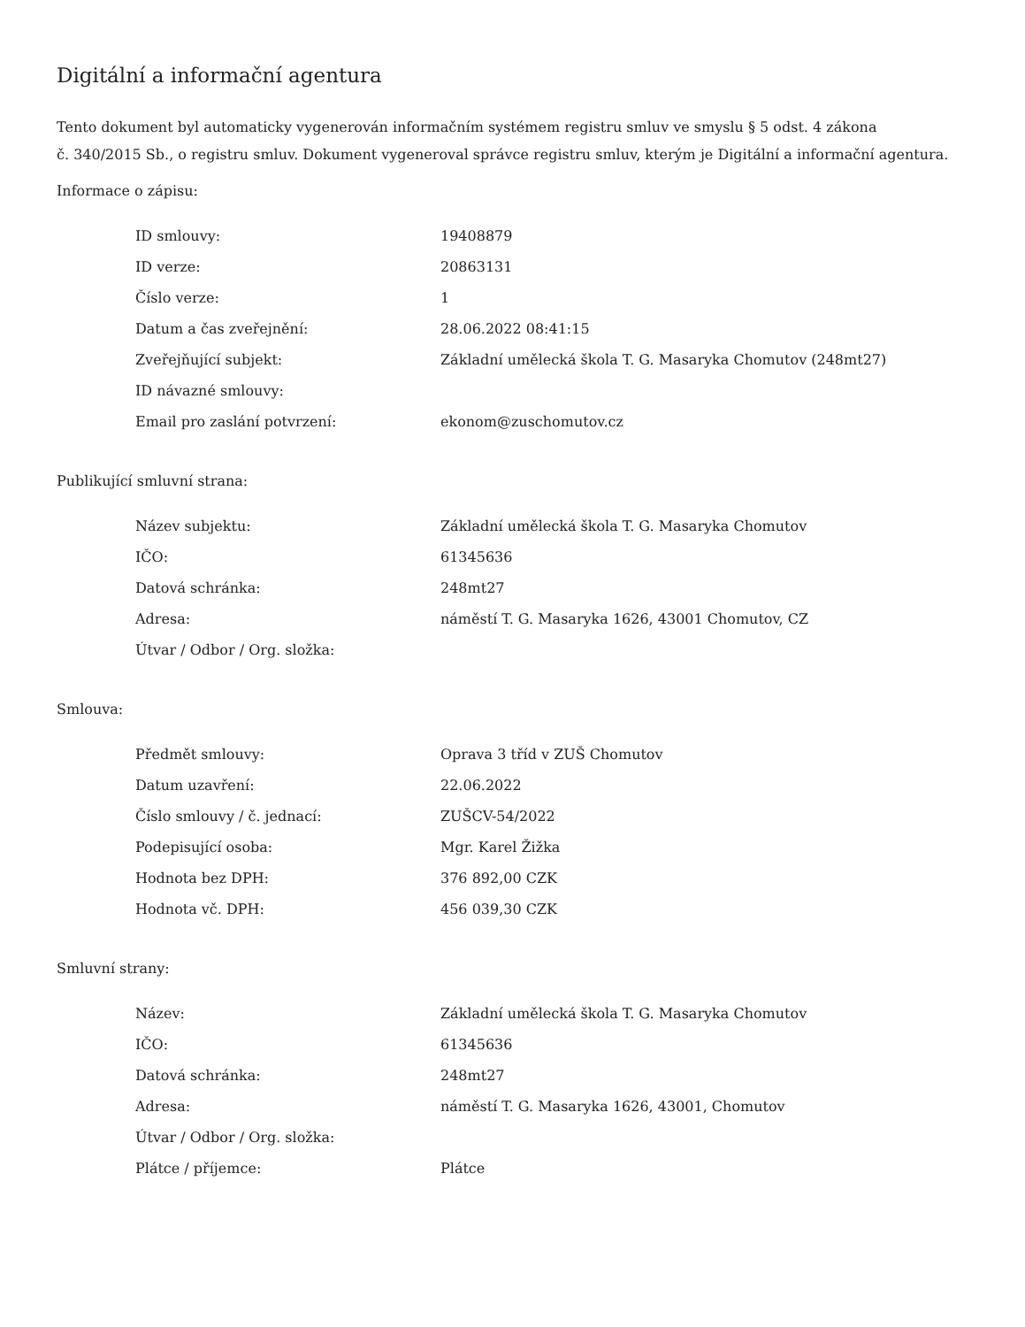Digitální a informační agentura
Tento dokument byl automaticky vygenerován informačním systémem registru smluv ve smyslu § 5 odst. 4 zákona
č. 340/2015 Sb., o registru smluv. Dokument vygeneroval správce registru smluv, kterým je Digitální a informační agentura.
Informace o zápisu:
| ID smlouvy: | 19408879 |
| ID verze: | 20863131 |
| Číslo verze: | 1 |
| Datum a čas zveřejnění: | 28.06.2022 08:41:15 |
| Zveřejňující subjekt: | Základní umělecká škola T. G. Masaryka Chomutov (248mt27) |
| ID návazné smlouvy: | |
| Email pro zaslání potvrzení: | ekonom@zuschomutov.cz |
Publikující smluvní strana:
| Název subjektu: | Základní umělecká škola T. G. Masaryka Chomutov |
| IČO: | 61345636 |
| Datová schránka: | 248mt27 |
| Adresa: | náměstí T. G. Masaryka 1626, 43001 Chomutov, CZ |
| Útvar / Odbor / Org. složka: | |
Smlouva:
| Předmět smlouvy: | Oprava 3 tříd v ZUŠ Chomutov |
| Datum uzavření: | 22.06.2022 |
| Číslo smlouvy / č. jednací: | ZUŠCV-54/2022 |
| Podepisující osoba: | Mgr. Karel Žižka |
| Hodnota bez DPH: | 376 892,00 CZK |
| Hodnota vč. DPH: | 456 039,30 CZK |
Smluvní strany:
| Název: | Základní umělecká škola T. G. Masaryka Chomutov |
| IČO: | 61345636 |
| Datová schránka: | 248mt27 |
| Adresa: | náměstí T. G. Masaryka 1626, 43001, Chomutov |
| Útvar / Odbor / Org. složka: | |
| Plátce / příjemce: | Plátce |